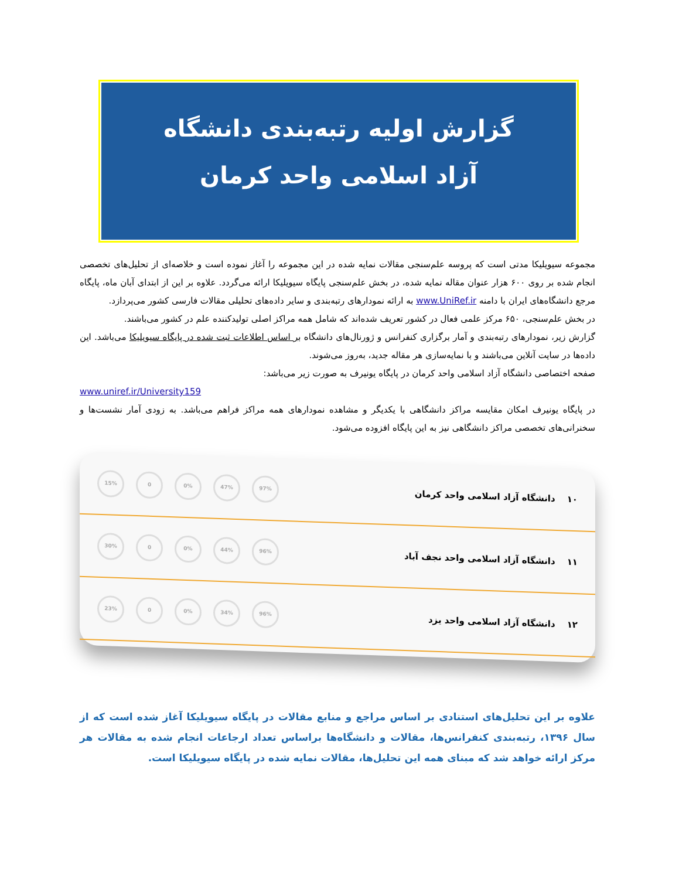گزارش اولیه رتبه‌بندی دانشگاه
آزاد اسلامی واحد کرمان
مجموعه سیویلیکا مدتی است که پروسه علم‌سنجی مقالات نمایه شده در این مجموعه را آغاز نموده است و خلاصه‌ای از تحلیل‌های تخصصی انجام شده بر روی ۶۰۰ هزار عنوان مقاله نمایه شده، در بخش علم‌سنجی پایگاه سیویلیکا ارائه می‌گردد. علاوه بر این از ابتدای آبان ماه، پایگاه مرجع دانشگاه‌های ایران با دامنه www.UniRef.ir به ارائه نمودارهای رتبه‌بندی و سایر داده‌های تحلیلی مقالات فارسی کشور می‌پردازد.
در بخش علم‌سنجی، ۶۵۰ مرکز علمی فعال در کشور تعریف شده‌اند که شامل همه مراکز اصلی تولیدکننده علم در کشور می‌باشند.
گزارش زیر، نمودارهای رتبه‌بندی و آمار برگزاری کنفرانس و ژورنال‌های دانشگاه بر اساس اطلاعات ثبت شده در پایگاه سیویلیکا می‌باشد. این داده‌ها در سایت آنلاین می‌باشند و با نمایه‌سازی هر مقاله جدید، به‌روز می‌شوند.
صفحه اختصاصی دانشگاه آزاد اسلامی واحد کرمان در پایگاه یونیرف به صورت زیر می‌باشد:
www.uniref.ir/University159
در پایگاه یونیرف امکان مقایسه مراکز دانشگاهی با یکدیگر و مشاهده نمودارهای همه مراکز فراهم می‌باشد. به زودی آمار نشست‌ها و سخنرانی‌های تخصصی مراکز دانشگاهی نیز به این پایگاه افزوده می‌شود.
۱۰ دانشگاه آزاد اسلامی واحد کرمان
97% 47% 0% 0 15%
۱۱ دانشگاه آزاد اسلامی واحد نجف آباد
96% 44% 0% 0 30%
۱۲ دانشگاه آزاد اسلامی واحد یزد
96% 34% 0% 0 23%
علاوه بر این تحلیل‌های استنادی بر اساس مراجع و منابع مقالات در پایگاه سیویلیکا آغاز شده است که از سال ۱۳۹۶، رتبه‌بندی کنفرانس‌ها، مقالات و دانشگاه‌ها براساس تعداد ارجاعات انجام شده به مقالات هر مرکز ارائه خواهد شد که مبنای همه این تحلیل‌ها، مقالات نمایه شده در پایگاه سیویلیکا است.